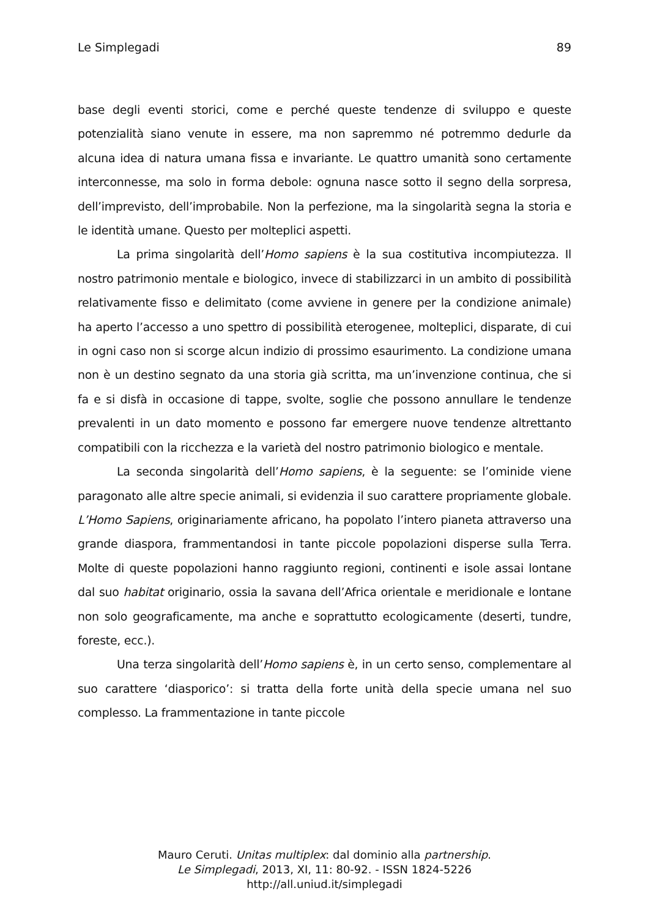Le Simplegadi 89
base degli eventi storici, come e perché queste tendenze di sviluppo e queste potenzialità siano venute in essere, ma non sapremmo né potremmo dedurle da alcuna idea di natura umana fissa e invariante. Le quattro umanità sono certamente interconnesse, ma solo in forma debole: ognuna nasce sotto il segno della sorpresa, dell’imprevisto, dell’improbabile. Non la perfezione, ma la singolarità segna la storia e le identità umane. Questo per molteplici aspetti.
La prima singolarità dell’Homo sapiens è la sua costitutiva incompiutezza. Il nostro patrimonio mentale e biologico, invece di stabilizzarci in un ambito di possibilità relativamente fisso e delimitato (come avviene in genere per la condizione animale) ha aperto l’accesso a uno spettro di possibilità eterogenee, molteplici, disparate, di cui in ogni caso non si scorge alcun indizio di prossimo esaurimento. La condizione umana non è un destino segnato da una storia già scritta, ma un’invenzione continua, che si fa e si disfà in occasione di tappe, svolte, soglie che possono annullare le tendenze prevalenti in un dato momento e possono far emergere nuove tendenze altrettanto compatibili con la ricchezza e la varietà del nostro patrimonio biologico e mentale.
La seconda singolarità dell’Homo sapiens, è la seguente: se l’ominide viene paragonato alle altre specie animali, si evidenzia il suo carattere propriamente globale. L’Homo Sapiens, originariamente africano, ha popolato l’intero pianeta attraverso una grande diaspora, frammentandosi in tante piccole popolazioni disperse sulla Terra. Molte di queste popolazioni hanno raggiunto regioni, continenti e isole assai lontane dal suo habitat originario, ossia la savana dell’Africa orientale e meridionale e lontane non solo geograficamente, ma anche e soprattutto ecologicamente (deserti, tundre, foreste, ecc.).
Una terza singolarità dell’Homo sapiens è, in un certo senso, complementare al suo carattere ‘diasporico’: si tratta della forte unità della specie umana nel suo complesso. La frammentazione in tante piccole
Mauro Ceruti. Unitas multiplex: dal dominio alla partnership.
Le Simplegadi, 2013, XI, 11: 80-92. - ISSN 1824-5226
http://all.uniud.it/simplegadi